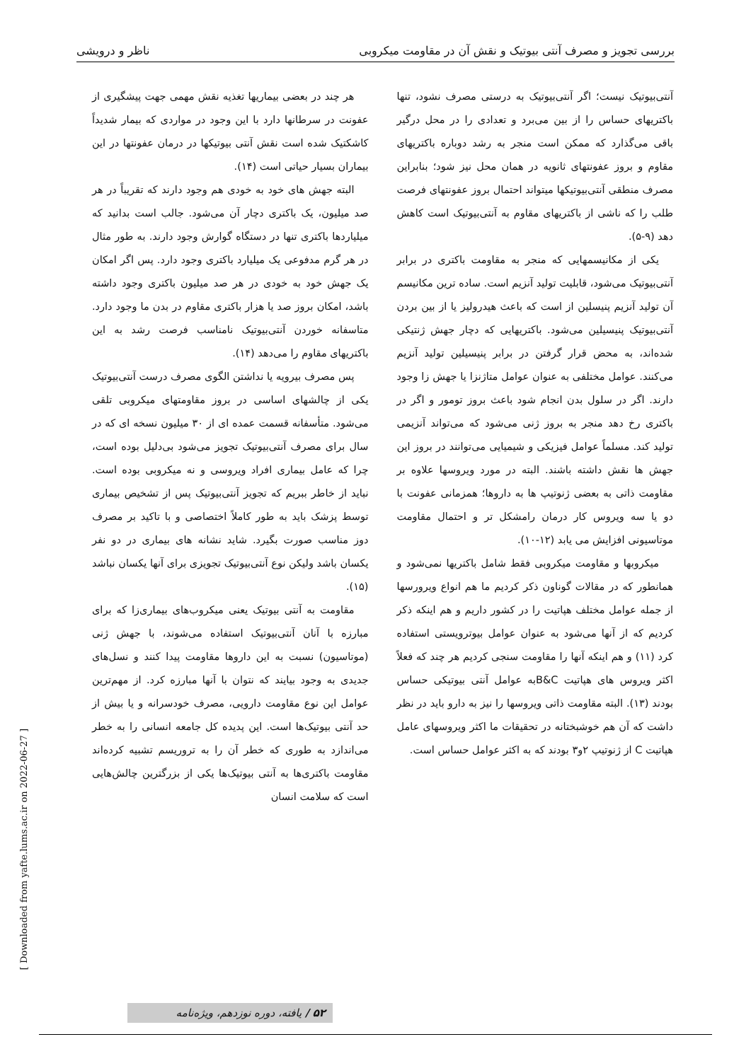بررسی تجویز و مصرف آنتی بیوتیک و نقش آن در مقاومت میکروبی ناظر و درویشی
آنتی‌بیوتیک نیست؛ اگر آنتی‌بیوتیک به درستی مصرف نشود، تنها باکتریهای حساس را از بین می‌برد و تعدادی را در محل درگیر باقی می‌گذارد که ممکن است منجر به رشد دوباره باکتریهای مقاوم و بروز عفونتهای ثانویه در همان محل نیز شود؛ بنابراین مصرف منطقی آنتی‌بیوتیکها میتواند احتمال بروز عفونتهای فرصت طلب را که ناشی از باکتریهای مقاوم به آنتی‌بیوتیک است کاهش دهد (۹-۵).
یکی از مکانیسمهایی که منجر به مقاومت باکتری در برابر آنتی‌بیوتیک می‌شود، قابلیت تولید آنزیم است. ساده ترین مکانیسم آن تولید آنزیم پنیسلین از است که باعث هیدرولیز یا از بین بردن آنتی‌بیوتیک پنیسیلین می‌شود. باکتریهایی که دچار جهش ژنتیکی شده‌اند، به محض قرار گرفتن در برابر پنیسیلین تولید آنزیم می‌کنند. عوامل مختلفی به عنوان عوامل متاژنزا یا جهش زا وجود دارند. اگر در سلول بدن انجام شود باعث بروز تومور و اگر در باکتری رخ دهد منجر به بروز ژنی می‌شود که می‌تواند آنزیمی تولید کند. مسلماً عوامل فیزیکی و شیمیایی می‌توانند در بروز این جهش ها نقش داشته باشند. البته در مورد ویروسها علاوه بر مقاومت ذاتی به بعضی ژنوتیپ ها به داروها؛ همزمانی عفونت با دو یا سه ویروس کار درمان رامشکل تر و احتمال مقاومت موتاسیونی افزایش می یابد (۱۲-۱۰).
میکروبها و مقاومت میکروبی فقط شامل باکتریها نمی‌شود و همانطور که در مقالات گوناون ذکر کردیم ما هم انواع ویرورسها از جمله عوامل مختلف هپاتیت را در کشور داریم و هم اینکه ذکر کردیم که از آنها می‌شود به عنوان عوامل بیوترویستی استفاده کرد (۱۱) و هم اینکه آنها را مقاومت سنجی کردیم هر چند که فعلاً اکثر ویروس های هپاتیت B&Cبه عوامل آنتی بیوتیکی حساس بودند (۱۳). البته مقاومت ذاتی ویروسها را نیز به دارو باید در نظر داشت که آن هم خوشبختانه در تحقیقات ما اکثر ویروسهای عامل هپاتیت C از ژنوتیپ ۲و۳ بودند که به اکثر عوامل حساس است.
هر چند در بعضی بیماریها تغذیه نقش مهمی جهت پیشگیری از عفونت در سرطانها دارد با این وجود در مواردی که بیمار شدیداً کاشکتیک شده است نقش آنتی بیوتیکها در درمان عفونتها در این بیماران بسیار حیاتی است (۱۴).
البته جهش های خود به خودی هم وجود دارند که تقریباً در هر صد میلیون، یک باکتری دچار آن می‌شود. جالب است بدانید که میلیاردها باکتری تنها در دستگاه گوارش وجود دارند. به طور مثال در هر گرم مدفوعی یک میلیارد باکتری وجود دارد. پس اگر امکان یک جهش خود به خودی در هر صد میلیون باکتری وجود داشته باشد، امکان بروز صد یا هزار باکتری مقاوم در بدن ما وجود دارد. متاسفانه خوردن آنتی‌بیوتیک نامناسب فرصت رشد به این باکتریهای مقاوم را می‌دهد (۱۴).
پس مصرف بیرویه یا نداشتن الگوی مصرف درست آنتی‌بیوتیک یکی از چالشهای اساسی در بروز مقاومتهای میکروبی تلقی می‌شود. متأسفانه قسمت عمده ای از ۳۰ میلیون نسخه ای که در سال برای مصرف آنتی‌بیوتیک تجویز می‌شود بی‌دلیل بوده است، چرا که عامل بیماری افراد ویروسی و نه میکروبی بوده است. نباید از خاطر ببریم که تجویز آنتی‌بیوتیک پس از تشخیص بیماری توسط پزشک باید به طور کاملاً اختصاصی و با تاکید بر مصرف دوز مناسب صورت بگیرد. شاید نشانه های بیماری در دو نفر یکسان باشد ولیکن نوع آنتی‌بیوتیک تجویزی برای آنها یکسان نباشد (۱۵).
مقاومت به آنتی بیوتیک یعنی میکروب‌های بیماری‌زا که برای مبارزه با آنان آنتی‌بیوتیک استفاده می‌شوند، با جهش ژنی (موتاسیون) نسبت به این داروها مقاومت پیدا کنند و نسل‌های جدیدی به وجود بیایند که نتوان با آنها مبارزه کرد. از مهم‌ترین عوامل این نوع مقاومت دارویی، مصرف خودسرانه و یا بیش از حد آنتی بیوتیک‌ها است. این پدیده کل جامعه انسانی را به خطر می‌اندازد به طوری که خطر آن را به تروریسم تشبیه کرده‌اند مقاومت باکتری‌ها به آنتی بیوتیک‌ها یکی از بزرگترین چالش‌هایی است که سلامت انسان
[ Downloaded from yafte.lums.ac.ir on 2022-06-27 ]
۵۲ / یافته، دوره نوزدهم، ویژه‌نامه